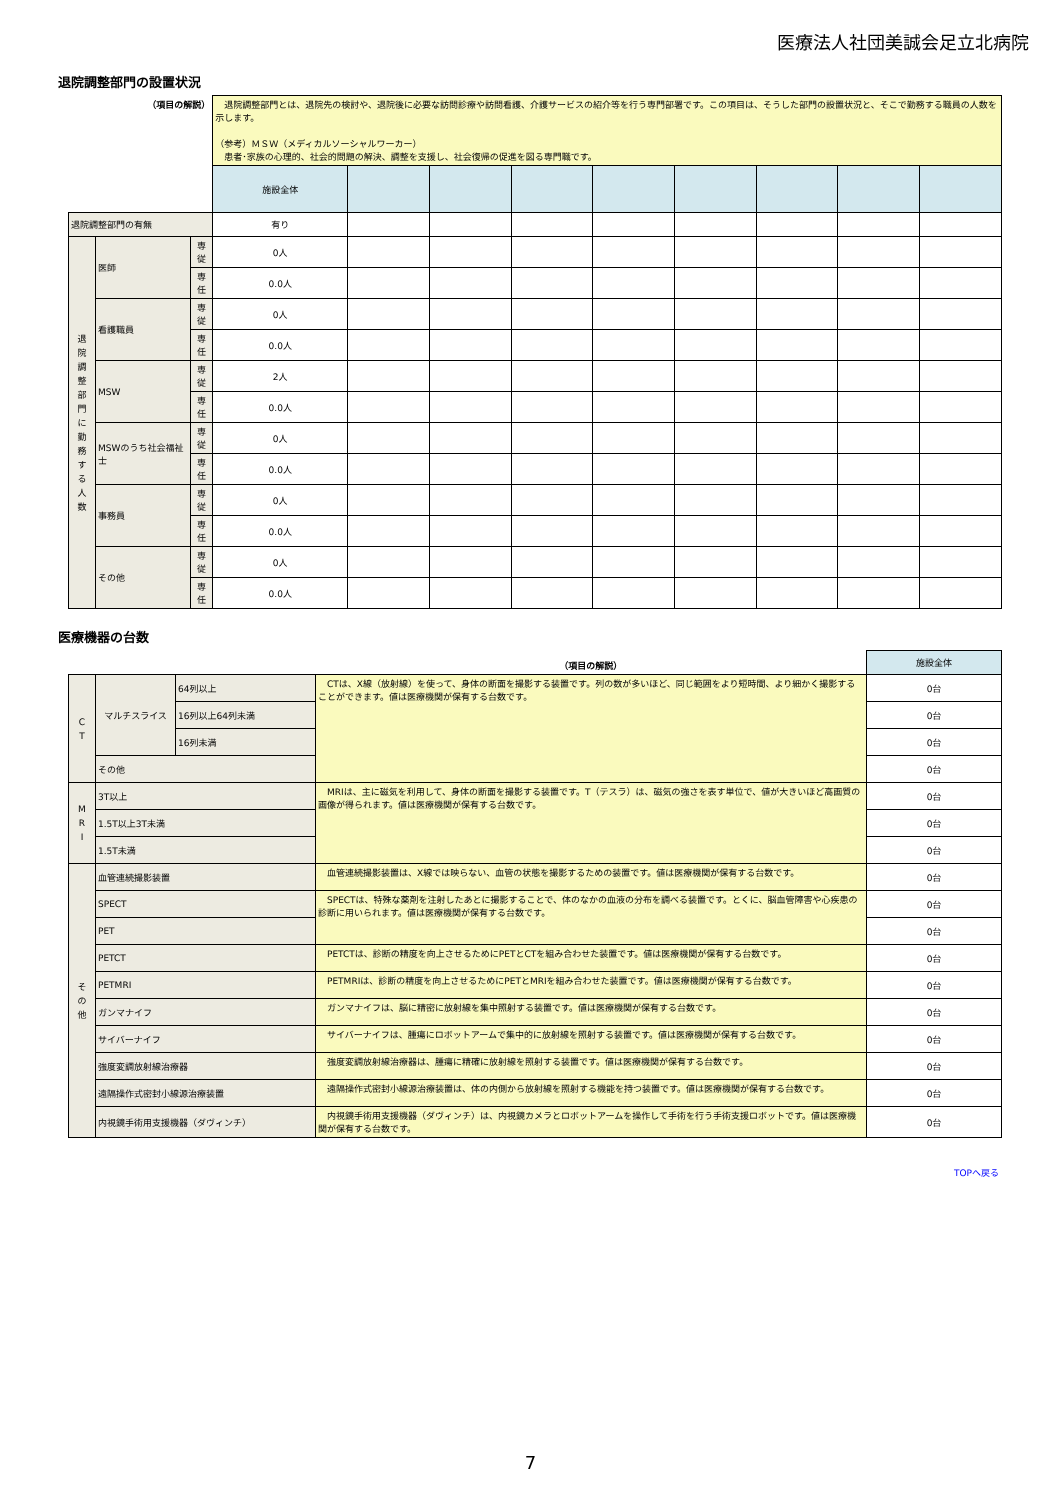医療法人社団美誠会足立北病院
退院調整部門の設置状況
| （項目の解説） | | | 退院調整部門とは、退院先の検討や、退院後に必要な訪問診療や訪問看護、介護サービスの紹介等を行う専門部署です。この項目は、そうした部門の設置状況と、そこで勤務する職員の人数を示します。 （参考）ＭＳＷ（メディカルソーシャルワーカー） 患者･家族の心理的、社会的問題の解決、調整を支援し、社会復帰の促進を図る専門職です。 | | | | | | | | |
| | | | 施設全体 | | | | | | | | |
| 退院調整部門の有無 | | | 有り | | | | | | | | |
| 退 院 調 整 部 門 に 勤 務 す る 人 数 | 医師 | 専従 | 0人 | | | | | | | | |
| | | 専任 | 0.0人 | | | | | | | | |
| | 看護職員 | 専従 | 0人 | | | | | | | | |
| | | 専任 | 0.0人 | | | | | | | | |
| | MSW | 専従 | 2人 | | | | | | | | |
| | | 専任 | 0.0人 | | | | | | | | |
| | MSWのうち社会福祉士 | 専従 | 0人 | | | | | | | | |
| | | 専任 | 0.0人 | | | | | | | | |
| | 事務員 | 専従 | 0人 | | | | | | | | |
| | | 専任 | 0.0人 | | | | | | | | |
| | その他 | 専従 | 0人 | | | | | | | | |
| | | 専任 | 0.0人 | | | | | | | | |
医療機器の台数
| | | | （項目の解説） | 施設全体 |
| C T | マルチスライス | 64列以上 | CTは、X線（放射線）を使って、身体の断面を撮影する装置です。列の数が多いほど、同じ範囲をより短時間、より細かく撮影することができます。値は医療機関が保有する台数です。 | 0台 |
| | | 16列以上64列未満 | | 0台 |
| | | 16列未満 | | 0台 |
| | その他 | | | 0台 |
| M R I | 3T以上 | | MRIは、主に磁気を利用して、身体の断面を撮影する装置です。T（テスラ）は、磁気の強さを表す単位で、値が大きいほど高画質の画像が得られます。値は医療機関が保有する台数です。 | 0台 |
| | 1.5T以上3T未満 | | | 0台 |
| | 1.5T未満 | | | 0台 |
| そ の 他 | 血管連続撮影装置 | | 血管連続撮影装置は、X線では映らない、血管の状態を撮影するための装置です。値は医療機関が保有する台数です。 | 0台 |
| | SPECT | | SPECTは、特殊な薬剤を注射したあとに撮影することで、体のなかの血液の分布を調べる装置です。とくに、脳血管障害や心疾患の診断に用いられます。値は医療機関が保有する台数です。 | 0台 |
| | PET | | | 0台 |
| | PETCT | | PETCTは、診断の精度を向上させるためにPETとCTを組み合わせた装置です。値は医療機関が保有する台数です。 | 0台 |
| | PETMRI | | PETMRIは、診断の精度を向上させるためにPETとMRIを組み合わせた装置です。値は医療機関が保有する台数です。 | 0台 |
| | ガンマナイフ | | ガンマナイフは、脳に精密に放射線を集中照射する装置です。値は医療機関が保有する台数です。 | 0台 |
| | サイバーナイフ | | サイバーナイフは、腫瘍にロボットアームで集中的に放射線を照射する装置です。値は医療機関が保有する台数です。 | 0台 |
| | 強度変調放射線治療器 | | 強度変調放射線治療器は、腫瘍に精確に放射線を照射する装置です。値は医療機関が保有する台数です。 | 0台 |
| | 遠隔操作式密封小線源治療装置 | | 遠隔操作式密封小線源治療装置は、体の内側から放射線を照射する機能を持つ装置です。値は医療機関が保有する台数です。 | 0台 |
| | 内視鏡手術用支援機器（ダヴィンチ） | | 内視鏡手術用支援機器（ダヴィンチ）は、内視鏡カメラとロボットアームを操作して手術を行う手術支援ロボットです。値は医療機関が保有する台数です。 | 0台 |
TOPへ戻る
7